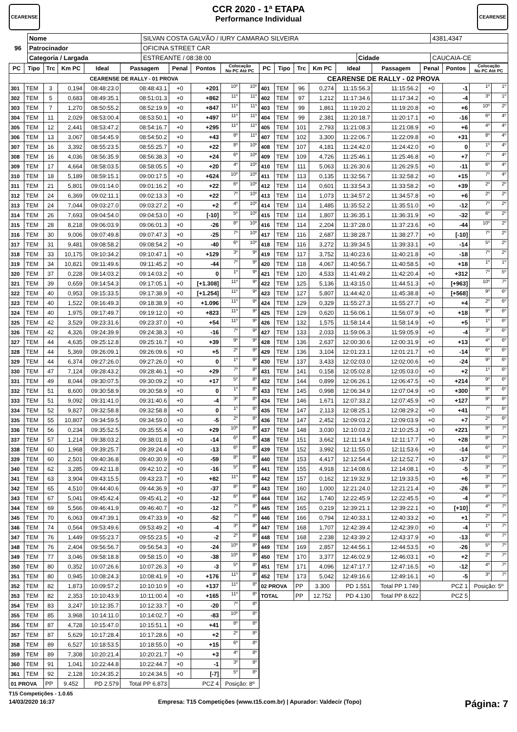CEARENSE
CCR 2020 - 1ª ETAPA
Performance Individual
CEARENSE
| 96 | Nome | SILVAN COSTA GALVÃO / IURY CAMARAO SILVEIRA | | | 4381,4347 |
| | Patrocinador | OFICINA STREET CAR | | | |
| | Categoria / Largada | ESTREANTE / 08:38:00 | Cidade | CAUCAIA-CE | |
| PC | Tipo | Trc | Km PC | Ideal | Passagem | Penal | Pontos | Colocação No PC Até PC | | PC | Tipo | Trc | Km PC | Ideal | Passagem | Penal | Pontos | Colocação No PC Até PC | |
| --- | --- | --- | --- | --- | --- | --- | --- | --- | --- | --- | --- | --- | --- | --- | --- | --- | --- | --- | --- |
| CEARENSE DE RALLY - 01 PROVA | | | | | | | | | | CEARENSE DE RALLY - 02 PROVA | | | | | | | | | |
| 301 | TEM | 3 | 0,194 | 08:48:23.0 | 08:48:43.1 | +0 | +201 | 10º | 10º | 401 | TEM | 96 | 0,274 | 11:15:56.3 | 11:15:56.2 | +0 | -1 | 1º | 1º |
| 302 | TEM | 5 | 0,683 | 08:49:35.1 | 08:51:01.3 | +0 | +862 | 11º | 11º | 402 | TEM | 97 | 1,212 | 11:17:34.6 | 11:17:34.2 | +0 | -4 | 3º | 1º |
| 303 | TEM | 7 | 1,270 | 08:50:55.2 | 08:52:19.9 | +0 | +847 | 11º | 11º | 403 | TEM | 99 | 1,861 | 11:19:20.2 | 11:19:20.8 | +0 | +6 | 10º | 2º |
| 304 | TEM | 11 | 2,029 | 08:53:00.4 | 08:53:50.1 | +0 | +497 | 11º | 11º | 404 | TEM | 99 | 2,381 | 11:20:18.7 | 11:20:17.1 | +0 | -16 | 6º | 4º |
| 305 | TEM | 12 | 2,441 | 08:53:47.2 | 08:54:16.7 | +0 | +295 | 11º | 11º | 405 | TEM | 101 | 2,793 | 11:21:08.3 | 11:21:08.9 | +0 | +6 | 4º | 4º |
| 306 | TEM | 13 | 3,067 | 08:54:45.9 | 08:54:50.2 | +0 | +43 | 8º | 11º | 407 | TEM | 102 | 3,300 | 11:22:06.7 | 11:22:09.8 | +0 | +31 | 8º | 4º |
| 307 | TEM | 16 | 3,392 | 08:55:23.5 | 08:55:25.7 | +0 | +22 | 8º | 10º | 408 | TEM | 107 | 4,181 | 11:24:42.0 | 11:24:42.0 | +0 | 0 | 1º | 4º |
| 308 | TEM | 16 | 4,036 | 08:56:35.9 | 08:56:38.3 | +0 | +24 | 6º | 10º | 409 | TEM | 109 | 4,726 | 11:25:46.1 | 11:25:46.8 | +0 | +7 | 7º | 4º |
| 309 | TEM | 17 | 4,664 | 08:58:03.5 | 08:58:05.5 | +0 | +20 | 4º | 10º | 410 | TEM | 111 | 5,063 | 11:26:30.6 | 11:26:29.5 | +0 | -11 | 6º | 4º |
| 310 | TEM | 18 | 5,189 | 08:59:15.1 | 09:00:17.5 | +0 | +624 | 10º | 10º | 411 | TEM | 113 | 0,135 | 11:32:56.7 | 11:32:58.2 | +0 | +15 | 7º | 4º |
| 311 | TEM | 21 | 5,801 | 09:01:14.0 | 09:01:16.2 | +0 | +22 | 6º | 10º | 412 | TEM | 114 | 0,601 | 11:33:54.3 | 11:33:58.2 | +0 | +39 | 2º | 2º |
| 312 | TEM | 24 | 6,369 | 09:02:11.1 | 09:02:13.3 | +0 | +22 | 7º | 10º | 413 | TEM | 114 | 1,073 | 11:34:57.2 | 11:34:57.8 | +0 | +6 | 2º | 2º |
| 313 | TEM | 24 | 7,044 | 09:03:27.0 | 09:03:27.2 | +0 | +2 | 4º | 10º | 414 | TEM | 114 | 1,485 | 11:35:52.2 | 11:35:51.0 | +0 | -12 | 7º | 2º |
| 314 | TEM | 26 | 7,693 | 09:04:54.0 | 09:04:53.0 | +0 | [-10] | 5º | 10º | 415 | TEM | 114 | 1,807 | 11:36:35.1 | 11:36:31.9 | +0 | -32 | 6º | 2º |
| 315 | TEM | 28 | 8,218 | 09:06:03.9 | 09:06:01.3 | +0 | -26 | 8º | 10º | 416 | TEM | 114 | 2,204 | 11:37:28.0 | 11:37:23.6 | +0 | -44 | 10º | 2º |
| 316 | TEM | 30 | 9,006 | 09:07:49.8 | 09:07:47.3 | +0 | -25 | 7º | 10º | 417 | TEM | 116 | 2,687 | 11:38:28.7 | 11:38:27.7 | +0 | [-10] | 7º | 2º |
| 317 | TEM | 31 | 9,481 | 09:08:58.2 | 09:08:54.2 | +0 | -40 | 6º | 10º | 418 | TEM | 116 | 3,272 | 11:39:34.5 | 11:39:33.1 | +0 | -14 | 5º | 2º |
| 318 | TEM | 33 | 10,175 | 09:10:34.2 | 09:10:47.1 | +0 | +129 | 3º | 9º | 419 | TEM | 117 | 3,752 | 11:40:23.6 | 11:40:21.8 | +0 | -18 | 7º | 2º |
| 319 | TEM | 34 | 10,821 | 09:11:49.6 | 09:11:45.2 | +0 | -44 | 7º | 9º | 420 | TEM | 118 | 4,067 | 11:40:56.7 | 11:40:58.5 | +0 | +18 | 1º | 1º |
| 320 | TEM | 37 | 0,228 | 09:14:03.2 | 09:14:03.2 | +0 | 0 | 1º | 9º | 421 | TEM | 120 | 4,533 | 11:41:49.2 | 11:42:20.4 | +0 | +312 | 7º | 5º |
| 321 | TEM | 39 | 0,659 | 09:14:54.3 | 09:17:05.1 | +0 | [+1.308] | 11º | 9º | 422 | TEM | 125 | 5,136 | 11:43:15.0 | 11:44:51.3 | +0 | [+963] | 10º | 7º |
| 322 | TEM | 40 | 0,953 | 09:15:33.5 | 09:17:38.9 | +0 | [+1.254] | 11º | 9º | 423 | TEM | 127 | 5,807 | 11:44:42.0 | 11:45:38.8 | +0 | [+568] | 9º | 6º |
| 323 | TEM | 40 | 1,522 | 09:16:49.3 | 09:18:38.9 | +0 | +1.096 | 11º | 9º | 424 | TEM | 129 | 0,329 | 11:55:27.3 | 11:55:27.7 | +0 | +4 | 2º | 6º |
| 324 | TEM | 40 | 1,975 | 09:17:49.7 | 09:19:12.0 | +0 | +823 | 11º | 9º | 425 | TEM | 129 | 0,620 | 11:56:06.1 | 11:56:07.9 | +0 | +18 | 9º | 6º |
| 325 | TEM | 42 | 3,529 | 09:23:31.6 | 09:23:37.0 | +0 | +54 | 11º | 9º | 426 | TEM | 132 | 1,575 | 11:58:14.4 | 11:58:14.9 | +0 | +5 | 1º | 6º |
| 326 | TEM | 42 | 4,326 | 09:24:39.9 | 09:24:38.3 | +0 | -16 | 7º | 9º | 427 | TEM | 133 | 2,033 | 11:59:06.3 | 11:59:05.9 | +0 | -4 | 3º | 6º |
| 327 | TEM | 44 | 4,635 | 09:25:12.8 | 09:25:16.7 | +0 | +39 | 9º | 9º | 428 | TEM | 136 | 2,637 | 12:00:30.6 | 12:00:31.9 | +0 | +13 | 4º | 6º |
| 328 | TEM | 44 | 5,369 | 09:26:09.1 | 09:26:09.6 | +0 | +5 | 2º | 9º | 429 | TEM | 136 | 3,104 | 12:01:23.1 | 12:01:21.7 | +0 | -14 | 6º | 6º |
| 329 | TEM | 44 | 6,374 | 09:27:26.0 | 09:27:26.0 | +0 | 0 | 1º | 9º | 430 | TEM | 137 | 3,433 | 12:02:03.0 | 12:02:00.6 | +0 | -24 | 9º | 6º |
| 330 | TEM | 47 | 7,124 | 09:28:43.2 | 09:28:46.1 | +0 | +29 | 7º | 8º | 431 | TEM | 141 | 0,158 | 12:05:02.8 | 12:05:03.0 | +0 | +2 | 1º | 6º |
| 331 | TEM | 49 | 8,044 | 09:30:07.5 | 09:30:09.2 | +0 | +17 | 5º | 8º | 432 | TEM | 144 | 0,899 | 12:06:26.1 | 12:06:47.5 | +0 | +214 | 9º | 6º |
| 332 | TEM | 51 | 8,600 | 09:30:58.9 | 09:30:58.9 | +0 | 0 | 1º | 8º | 433 | TEM | 145 | 0,998 | 12:06:34.9 | 12:07:04.9 | +0 | +300 | 9º | 6º |
| 333 | TEM | 51 | 9,092 | 09:31:41.0 | 09:31:40.6 | +0 | -4 | 3º | 8º | 434 | TEM | 146 | 1,671 | 12:07:33.2 | 12:07:45.9 | +0 | +127 | 9º | 6º |
| 334 | TEM | 52 | 9,827 | 09:32:58.8 | 09:32:58.8 | +0 | 0 | 1º | 8º | 435 | TEM | 147 | 2,113 | 12:08:25.1 | 12:08:29.2 | +0 | +41 | 7º | 6º |
| 335 | TEM | 55 | 10,807 | 09:34:59.5 | 09:34:59.0 | +0 | -5 | 2º | 8º | 436 | TEM | 147 | 2,452 | 12:09:03.2 | 12:09:03.9 | +0 | +7 | 2º | 6º |
| 336 | TEM | 56 | 0,234 | 09:35:52.5 | 09:35:55.4 | +0 | +29 | 10º | 8º | 437 | TEM | 148 | 3,030 | 12:10:03.2 | 12:10:25.3 | +0 | +221 | 9º | 7º |
| 337 | TEM | 57 | 1,214 | 09:38:03.2 | 09:38:01.8 | +0 | -14 | 6º | 8º | 438 | TEM | 151 | 3,662 | 12:11:14.9 | 12:11:17.7 | +0 | +28 | 8º | 7º |
| 338 | TEM | 60 | 1,968 | 09:39:25.7 | 09:39:24.4 | +0 | -13 | 6º | 8º | 439 | TEM | 152 | 3,992 | 12:11:55.0 | 12:11:53.6 | +0 | -14 | 6º | 7º |
| 339 | TEM | 60 | 2,501 | 09:40:36.8 | 09:40:30.9 | +0 | -59 | 8º | 8º | 440 | TEM | 153 | 4,417 | 12:12:54.4 | 12:12:52.7 | +0 | -17 | 6º | 7º |
| 340 | TEM | 62 | 3,285 | 09:42:11.8 | 09:42:10.2 | +0 | -16 | 5º | 8º | 441 | TEM | 155 | 4,918 | 12:14:08.6 | 12:14:08.1 | +0 | -5 | 3º | 7º |
| 341 | TEM | 63 | 3,904 | 09:43:15.5 | 09:43:23.7 | +0 | +82 | 11º | 8º | 442 | TEM | 157 | 0,162 | 12:19:32.9 | 12:19:33.5 | +0 | +6 | 3º | 7º |
| 342 | TEM | 65 | 4,510 | 09:44:40.6 | 09:44:36.9 | +0 | -37 | 8º | 8º | 443 | TEM | 160 | 1,000 | 12:21:24.0 | 12:21:21.4 | +0 | -26 | 8º | 7º |
| 343 | TEM | 67 | 5,041 | 09:45:42.4 | 09:45:41.2 | +0 | -12 | 6º | 8º | 444 | TEM | 162 | 1,740 | 12:22:45.9 | 12:22:45.5 | +0 | -4 | 4º | 7º |
| 344 | TEM | 69 | 5,566 | 09:46:41.9 | 09:46:40.7 | +0 | -12 | 7º | 8º | 445 | TEM | 165 | 0,219 | 12:39:21.1 | 12:39:22.1 | +0 | [+10] | 4º | 7º |
| 345 | TEM | 70 | 6,063 | 09:47:39.1 | 09:47:33.9 | +0 | -52 | 7º | 8º | 446 | TEM | 166 | 0,794 | 12:40:33.1 | 12:40:33.2 | +0 | +1 | 2º | 7º |
| 346 | TEM | 74 | 0,564 | 09:53:49.6 | 09:53:49.2 | +0 | -4 | 3º | 8º | 447 | TEM | 168 | 1,707 | 12:42:39.4 | 12:42:39.0 | +0 | -4 | 1º | 7º |
| 347 | TEM | 76 | 1,449 | 09:55:23.7 | 09:55:23.5 | +0 | -2 | 2º | 8º | 448 | TEM | 168 | 2,238 | 12:43:39.2 | 12:43:37.9 | +0 | -13 | 6º | 7º |
| 348 | TEM | 76 | 2,404 | 09:56:56.7 | 09:56:54.3 | +0 | -24 | 10º | 8º | 449 | TEM | 169 | 2,857 | 12:44:56.1 | 12:44:53.5 | +0 | -26 | 5º | 7º |
| 349 | TEM | 77 | 3,046 | 09:58:18.8 | 09:58:15.0 | +0 | -38 | 10º | 8º | 450 | TEM | 170 | 3,377 | 12:46:02.9 | 12:46:03.1 | +0 | +2 | 2º | 7º |
| 350 | TEM | 80 | 0,352 | 10:07:26.6 | 10:07:26.3 | +0 | -3 | 5º | 8º | 451 | TEM | 171 | 4,096 | 12:47:17.7 | 12:47:16.5 | +0 | -12 | 4º | 7º |
| 351 | TEM | 80 | 0,945 | 10:08:24.3 | 10:08:41.9 | +0 | +176 | 11º | 8º | 452 | TEM | 173 | 5,042 | 12:49:16.6 | 12:49:16.1 | +0 | -5 | 3º | 7º |
| 352 | TEM | 82 | 1,873 | 10:09:57.2 | 10:10:10.9 | +0 | +137 | 11º | 8º | 02 PROVA | | PP | 3.300 | PD 1.551 | Total PP 1.749 | PCZ 1 | | Posição: 5º | |
| 353 | TEM | 82 | 2,353 | 10:10:43.9 | 10:11:00.4 | +0 | +165 | 11º | 8º | TOTAL | | PP | 12.752 | PD 4.130 | Total PP 8.622 | PCZ 5 | | | |
| 354 | TEM | 83 | 3,247 | 10:12:35.7 | 10:12:33.7 | +0 | -20 | 7º | 8º | | | | | | | | | | |
| 355 | TEM | 85 | 3,968 | 10:14:11.0 | 10:14:02.7 | +0 | -83 | 10º | 8º | | | | | | | | | | |
| 356 | TEM | 87 | 4,728 | 10:15:47.0 | 10:15:51.1 | +0 | +41 | 8º | 8º | | | | | | | | | | |
| 357 | TEM | 87 | 5,629 | 10:17:28.4 | 10:17:28.6 | +0 | +2 | 2º | 8º | | | | | | | | | | |
| 358 | TEM | 89 | 6,527 | 10:18:53.5 | 10:18:55.0 | +0 | +15 | 6º | 8º | | | | | | | | | | |
| 359 | TEM | 89 | 7,308 | 10:20:21.4 | 10:20:21.7 | +0 | +3 | 4º | 8º | | | | | | | | | | |
| 360 | TEM | 91 | 1,041 | 10:22:44.8 | 10:22:44.7 | +0 | -1 | 3º | 8º | | | | | | | | | | |
| 361 | TEM | 92 | 2,128 | 10:24:35.2 | 10:24:34.5 | +0 | [-7] | 5º | 8º | | | | | | | | | | |
| 01 PROVA | | PP | 9.452 | PD 2.579 | Total PP 6.873 | PCZ 4 | | Posição: 8º | | | | | | | | | | | |
T15 Competições - 1.0.65
14/03/2020 16:37 Empresa: T15 Competições (www.t15.com.br) | Apurador: Valdecir (Topo) Página: 7